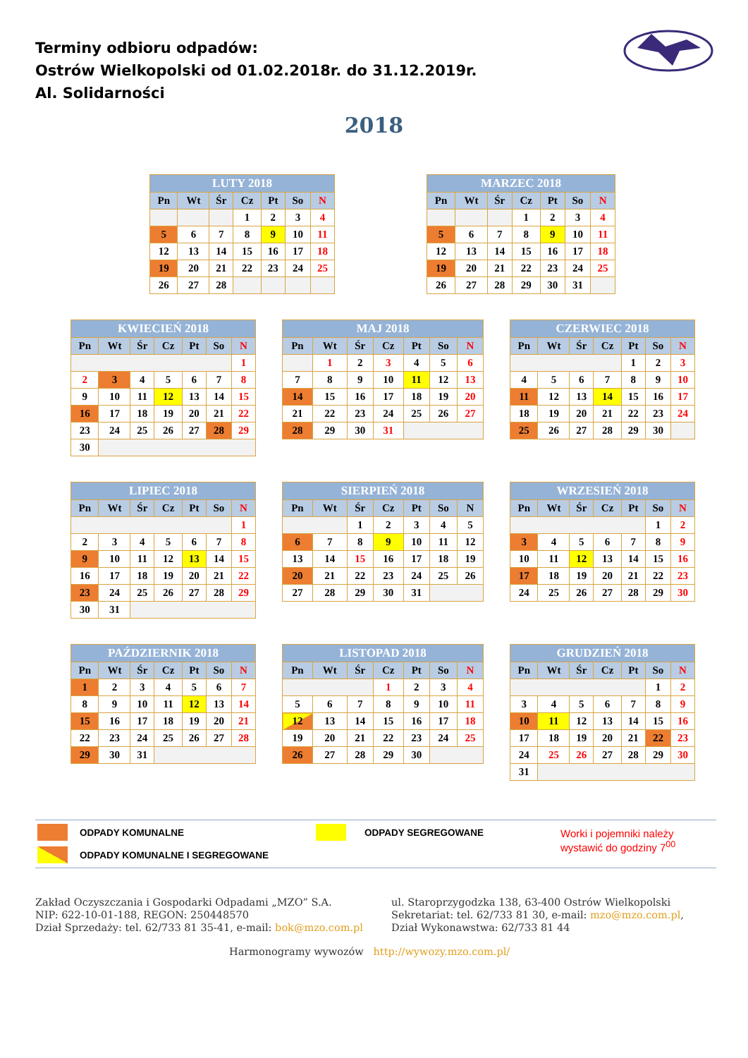Terminy odbioru odpadów:
Ostrów Wielkopolski od 01.02.2018r. do 31.12.2019r.
Al. Solidarności
2018
LUTY 2018
| Pn | Wt | Śr | Cz | Pt | So | N |
| --- | --- | --- | --- | --- | --- | --- |
| | | | 1 | 2 | 3 | 4 |
| 5 | 6 | 7 | 8 | 9 | 10 | 11 |
| 12 | 13 | 14 | 15 | 16 | 17 | 18 |
| 19 | 20 | 21 | 22 | 23 | 24 | 25 |
| 26 | 27 | 28 | | | | |
MARZEC 2018
| Pn | Wt | Śr | Cz | Pt | So | N |
| --- | --- | --- | --- | --- | --- | --- |
| | | | 1 | 2 | 3 | 4 |
| 5 | 6 | 7 | 8 | 9 | 10 | 11 |
| 12 | 13 | 14 | 15 | 16 | 17 | 18 |
| 19 | 20 | 21 | 22 | 23 | 24 | 25 |
| 26 | 27 | 28 | 29 | 30 | 31 | |
KWIECIEŃ 2018
| Pn | Wt | Śr | Cz | Pt | So | N |
| --- | --- | --- | --- | --- | --- | --- |
| | | | | | | 1 |
| 2 | 3 | 4 | 5 | 6 | 7 | 8 |
| 9 | 10 | 11 | 12 | 13 | 14 | 15 |
| 16 | 17 | 18 | 19 | 20 | 21 | 22 |
| 23 | 24 | 25 | 26 | 27 | 28 | 29 |
| 30 | | | | | | |
MAJ 2018
| Pn | Wt | Śr | Cz | Pt | So | N |
| --- | --- | --- | --- | --- | --- | --- |
| | 1 | 2 | 3 | 4 | 5 | 6 |
| 7 | 8 | 9 | 10 | 11 | 12 | 13 |
| 14 | 15 | 16 | 17 | 18 | 19 | 20 |
| 21 | 22 | 23 | 24 | 25 | 26 | 27 |
| 28 | 29 | 30 | 31 | | | |
CZERWIEC 2018
| Pn | Wt | Śr | Cz | Pt | So | N |
| --- | --- | --- | --- | --- | --- | --- |
| | | | | 1 | 2 | 3 |
| 4 | 5 | 6 | 7 | 8 | 9 | 10 |
| 11 | 12 | 13 | 14 | 15 | 16 | 17 |
| 18 | 19 | 20 | 21 | 22 | 23 | 24 |
| 25 | 26 | 27 | 28 | 29 | 30 | |
LIPIEC 2018
| Pn | Wt | Śr | Cz | Pt | So | N |
| --- | --- | --- | --- | --- | --- | --- |
| | | | | | | 1 |
| 2 | 3 | 4 | 5 | 6 | 7 | 8 |
| 9 | 10 | 11 | 12 | 13 | 14 | 15 |
| 16 | 17 | 18 | 19 | 20 | 21 | 22 |
| 23 | 24 | 25 | 26 | 27 | 28 | 29 |
| 30 | 31 | | | | | |
SIERPIEŃ 2018
| Pn | Wt | Śr | Cz | Pt | So | N |
| --- | --- | --- | --- | --- | --- | --- |
| | | 1 | 2 | 3 | 4 | 5 |
| 6 | 7 | 8 | 9 | 10 | 11 | 12 |
| 13 | 14 | 15 | 16 | 17 | 18 | 19 |
| 20 | 21 | 22 | 23 | 24 | 25 | 26 |
| 27 | 28 | 29 | 30 | 31 | | |
WRZESIEŃ 2018
| Pn | Wt | Śr | Cz | Pt | So | N |
| --- | --- | --- | --- | --- | --- | --- |
| | | | | | 1 | 2 |
| 3 | 4 | 5 | 6 | 7 | 8 | 9 |
| 10 | 11 | 12 | 13 | 14 | 15 | 16 |
| 17 | 18 | 19 | 20 | 21 | 22 | 23 |
| 24 | 25 | 26 | 27 | 28 | 29 | 30 |
PAŹDZIERNIK 2018
| Pn | Wt | Śr | Cz | Pt | So | N |
| --- | --- | --- | --- | --- | --- | --- |
| 1 | 2 | 3 | 4 | 5 | 6 | 7 |
| 8 | 9 | 10 | 11 | 12 | 13 | 14 |
| 15 | 16 | 17 | 18 | 19 | 20 | 21 |
| 22 | 23 | 24 | 25 | 26 | 27 | 28 |
| 29 | 30 | 31 | | | | |
LISTOPAD 2018
| Pn | Wt | Śr | Cz | Pt | So | N |
| --- | --- | --- | --- | --- | --- | --- |
| | | | 1 | 2 | 3 | 4 |
| 5 | 6 | 7 | 8 | 9 | 10 | 11 |
| 12 | 13 | 14 | 15 | 16 | 17 | 18 |
| 19 | 20 | 21 | 22 | 23 | 24 | 25 |
| 26 | 27 | 28 | 29 | 30 | | |
GRUDZIEŃ 2018
| Pn | Wt | Śr | Cz | Pt | So | N |
| --- | --- | --- | --- | --- | --- | --- |
| | | | | | 1 | 2 |
| 3 | 4 | 5 | 6 | 7 | 8 | 9 |
| 10 | 11 | 12 | 13 | 14 | 15 | 16 |
| 17 | 18 | 19 | 20 | 21 | 22 | 23 |
| 24 | 25 | 26 | 27 | 28 | 29 | 30 |
| 31 | | | | | | |
ODPADY KOMUNALNE ODPADY SEGREGOWANE
Worki i pojemniki należy
wystawić do godziny 7<sup>00</sup>
ODPADY KOMUNALNE I SEGREGOWANE
Zakład Oczyszczania i Gospodarki Odpadami „MZO” S.A.
NIP: 622-10-01-188, REGON: 250448570
Dział Sprzedaży: tel. 62/733 81 35-41, e-mail: bok@mzo.com.pl
ul. Staroprzygodzka 138, 63-400 Ostrów Wielkopolski
Sekretariat: tel. 62/733 81 30, e-mail: mzo@mzo.com.pl,
Dział Wykonawstwa: 62/733 81 44
Harmonogramy wywozów http://wywozy.mzo.com.pl/